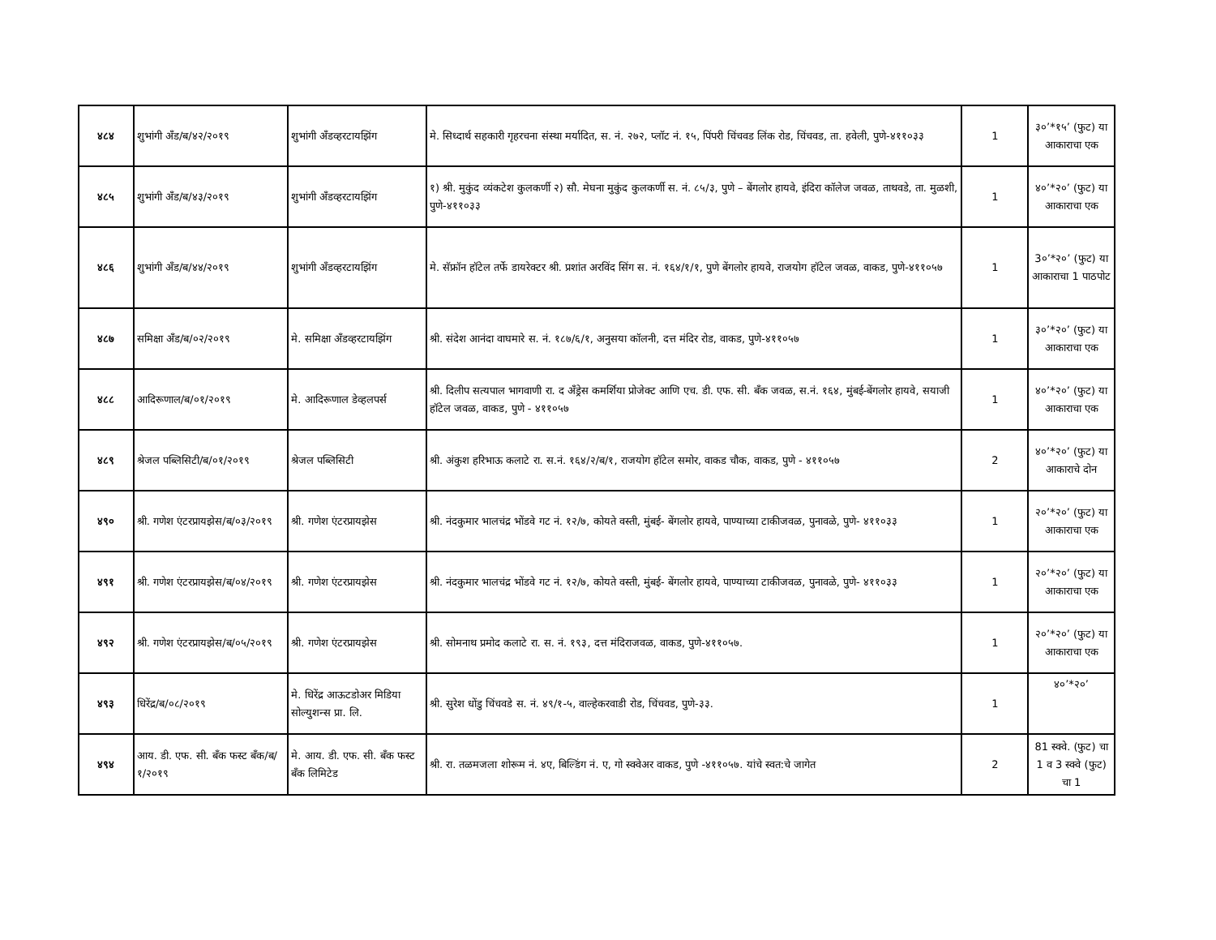| ४८४ | शुभांगी अँड/ब/४२/२०१९ | शुभांगी अँडव्हरटायझिंग | मे. सिध्दार्थ सहकारी गृहरचना संस्था मर्यादित, स. नं. २७२, प्लॉट नं. १५, पिंपरी चिंचवड लिंक रोड, चिंचवड, ता. हवेली, पुणे-४११०३३ | 1 | ३०’*१५’ (फुट) या आकाराचा एक |
| ४८५ | शुभांगी अँड/ब/४३/२०१९ | शुभांगी अँडव्हरटायझिंग | १) श्री. मुकुंद व्यंकटेश कुलकर्णी २) सौ. मेघना मुकुंद कुलकर्णी स. नं. ८५/३, पुणे – बेंगलोर हायवे, इंदिरा कॉलेज जवळ, ताथवडे, ता. मुळशी, पुणे-४११०३३ | 1 | ४०’*२०’ (फुट) या आकाराचा एक |
| ४८६ | शुभांगी अँड/ब/४४/२०१९ | शुभांगी अँडव्हरटायझिंग | मे. सॅफ्रॉन हॉटेल तर्फे डायरेक्टर श्री. प्रशांत अरविंद सिंग स. नं. १६४/१/१, पुणे बेंगलोर हायवे, राजयोग हॉटेल जवळ, वाकड, पुणे-४११०५७ | 1 | 3०’*२०’ (फुट) या आकाराचा 1 पाठपोट |
| ४८७ | समिक्षा अँड/ब/०२/२०१९ | मे. समिक्षा अँडव्हरटायझिंग | श्री. संदेश आनंदा वाघमारे स. नं. १८७/६/१, अनुसया कॉलनी, दत्त मंदिर रोड, वाकड, पुणे-४११०५७ | 1 | ३०’*२०’ (फुट) या आकाराचा एक |
| ४८८ | आदिरूणाल/ब/०१/२०१९ | मे. आदिरूणाल डेव्हलपर्स | श्री. दिलीप सत्यपाल भागवाणी रा. द अँड्रेस कमर्शिया प्रोजेक्ट आणि एच. डी. एफ. सी. बँक जवळ, स.नं. १६४, मुंबई-बेंगलोर हायवे, सयाजी हॉटेल जवळ, वाकड, पुणे - ४११०५७ | 1 | ४०’*२०’ (फुट) या आकाराचा एक |
| ४८९ | श्रेजल पब्लिसिटी/ब/०१/२०१९ | श्रेजल पब्लिसिटी | श्री. अंकुश हरिभाऊ कलाटे रा. स.नं. १६४/२/ब/१, राजयोग हॉटेल समोर, वाकड चौक, वाकड, पुणे - ४११०५७ | 2 | ४०’*२०’ (फुट) या आकाराचे दोन |
| ४९० | श्री. गणेश एंटरप्रायझेस/ब/०३/२०१९ | श्री. गणेश एंटरप्रायझेस | श्री. नंदकुमार भालचंद्र भोंडवे गट नं. १२/७, कोयते वस्ती, मुंबई- बेंगलोर हायवे, पाण्याच्या टाकीजवळ, पुनावळे, पुणे- ४११०३३ | 1 | २०’*२०’ (फुट) या आकाराचा एक |
| ४९१ | श्री. गणेश एंटरप्रायझेस/ब/०४/२०१९ | श्री. गणेश एंटरप्रायझेस | श्री. नंदकुमार भालचंद्र भोंडवे गट नं. १२/७, कोयते वस्ती, मुंबई- बेंगलोर हायवे, पाण्याच्या टाकीजवळ, पुनावळे, पुणे- ४११०३३ | 1 | २०’*२०’ (फुट) या आकाराचा एक |
| ४९२ | श्री. गणेश एंटरप्रायझेस/ब/०५/२०१९ | श्री. गणेश एंटरप्रायझेस | श्री. सोमनाथ प्रमोद कलाटे रा. स. नं. १९३, दत्त मंदिराजवळ, वाकड, पुणे-४११०५७. | 1 | २०’*२०’ (फुट) या आकाराचा एक |
| ४९३ | धिरेंद्र/ब/०८/२०१९ | मे. धिरेंद्र आऊटडोअर मिडिया सोल्युशन्स प्रा. लि. | श्री. सुरेश धोंडु चिंचवडे स. नं. ४९/१-५, वाल्हेकरवाडी रोड, चिंचवड, पुणे-३३. | 1 | ४०’*२०’ |
| ४९४ | आय. डी. एफ. सी. बँक फस्ट बँक/ब/१/२०१९ | मे. आय. डी. एफ. सी. बँक फस्ट बँक लिमिटेड | श्री. रा. तळमजला शोरूम नं. ४ए, बिल्डिंग नं. ए, गो स्क्वेअर वाकड, पुणे -४११०५७. यांचे स्वत:चे जागेत | 2 | 81 स्क्वे. (फुट) चा 1 व 3 स्क्वे (फुट) चा 1 |